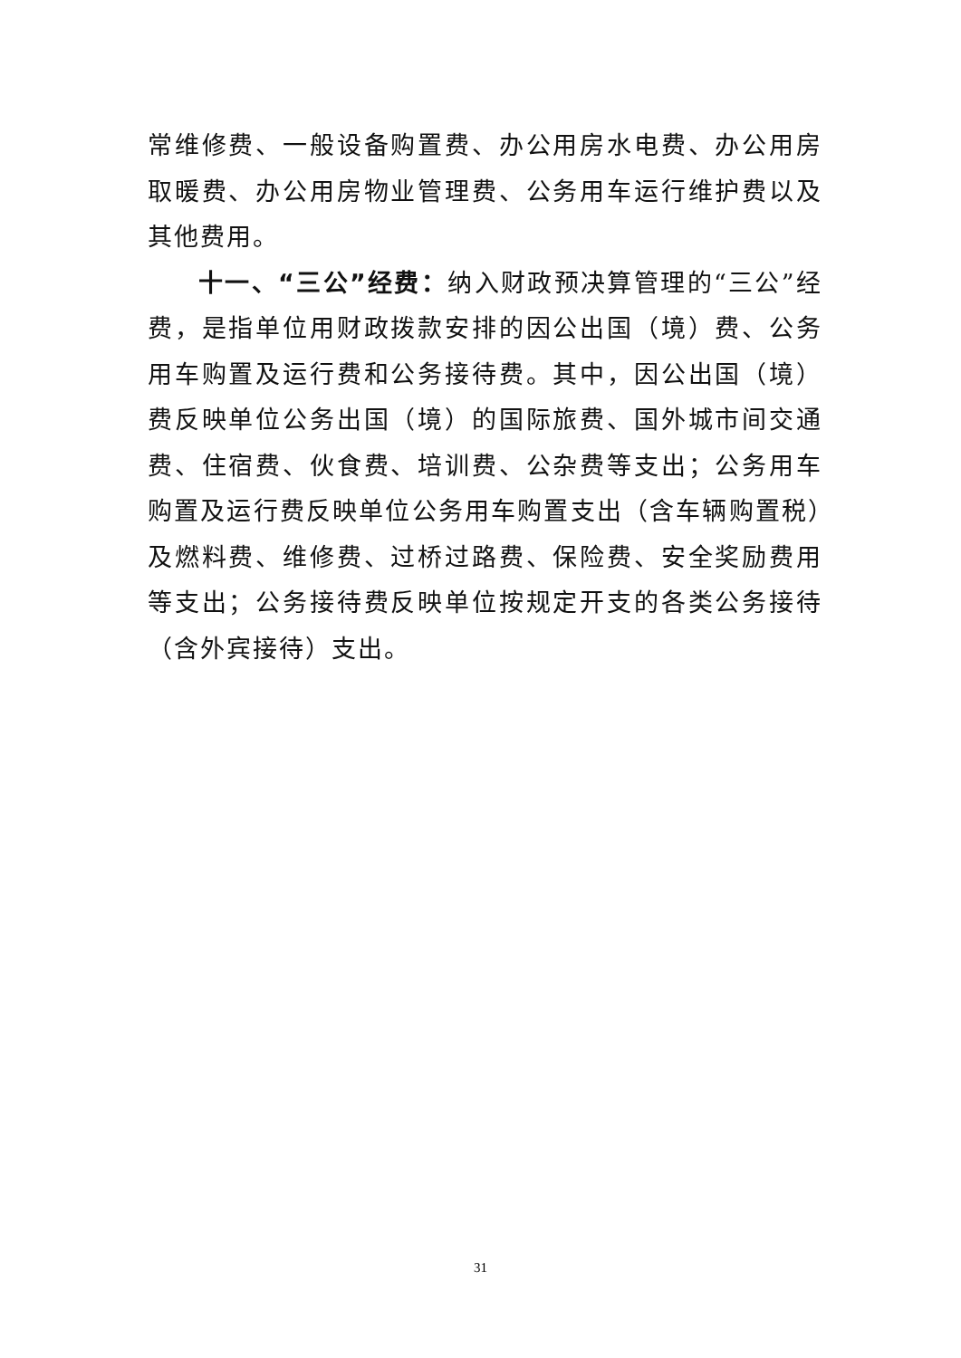常维修费、一般设备购置费、办公用房水电费、办公用房取暖费、办公用房物业管理费、公务用车运行维护费以及其他费用。
十一、“三公”经费：纳入财政预决算管理的“三公”经费，是指单位用财政拨款安排的因公出国（境）费、公务用车购置及运行费和公务接待费。其中，因公出国（境）费反映单位公务出国（境）的国际旅费、国外城市间交通费、住宿费、伙食费、培训费、公杂费等支出；公务用车购置及运行费反映单位公务用车购置支出（含车辆购置税）及燃料费、维修费、过桥过路费、保险费、安全奖励费用等支出；公务接待费反映单位按规定开支的各类公务接待（含外宾接待）支出。
31